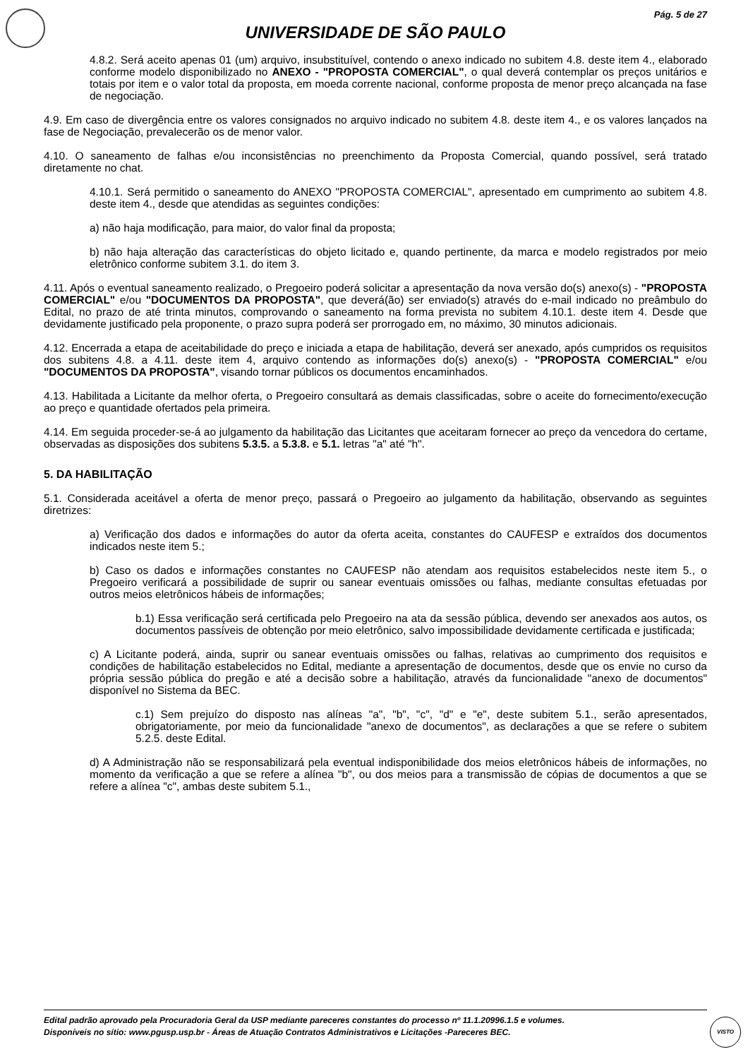Pág. 5 de 27
UNIVERSIDADE DE SÃO PAULO
4.8.2. Será aceito apenas 01 (um) arquivo, insubstituível, contendo o anexo indicado no subitem 4.8. deste item 4., elaborado conforme modelo disponibilizado no ANEXO - "PROPOSTA COMERCIAL", o qual deverá contemplar os preços unitários e totais por item e o valor total da proposta, em moeda corrente nacional, conforme proposta de menor preço alcançada na fase de negociação.
4.9. Em caso de divergência entre os valores consignados no arquivo indicado no subitem 4.8. deste item 4., e os valores lançados na fase de Negociação, prevalecerão os de menor valor.
4.10. O saneamento de falhas e/ou inconsistências no preenchimento da Proposta Comercial, quando possível, será tratado diretamente no chat.
4.10.1. Será permitido o saneamento do ANEXO "PROPOSTA COMERCIAL", apresentado em cumprimento ao subitem 4.8. deste item 4., desde que atendidas as seguintes condições:
a) não haja modificação, para maior, do valor final da proposta;
b) não haja alteração das características do objeto licitado e, quando pertinente, da marca e modelo registrados por meio eletrônico conforme subitem 3.1. do item 3.
4.11. Após o eventual saneamento realizado, o Pregoeiro poderá solicitar a apresentação da nova versão do(s) anexo(s) - "PROPOSTA COMERCIAL" e/ou "DOCUMENTOS DA PROPOSTA", que deverá(ão) ser enviado(s) através do e-mail indicado no preâmbulo do Edital, no prazo de até trinta minutos, comprovando o saneamento na forma prevista no subitem 4.10.1. deste item 4. Desde que devidamente justificado pela proponente, o prazo supra poderá ser prorrogado em, no máximo, 30 minutos adicionais.
4.12. Encerrada a etapa de aceitabilidade do preço e iniciada a etapa de habilitação, deverá ser anexado, após cumpridos os requisitos dos subitens 4.8. a 4.11. deste item 4, arquivo contendo as informações do(s) anexo(s) - "PROPOSTA COMERCIAL" e/ou "DOCUMENTOS DA PROPOSTA", visando tornar públicos os documentos encaminhados.
4.13. Habilitada a Licitante da melhor oferta, o Pregoeiro consultará as demais classificadas, sobre o aceite do fornecimento/execução ao preço e quantidade ofertados pela primeira.
4.14. Em seguida proceder-se-á ao julgamento da habilitação das Licitantes que aceitaram fornecer ao preço da vencedora do certame, observadas as disposições dos subitens 5.3.5. a 5.3.8. e 5.1. letras "a" até "h".
5. DA HABILITAÇÃO
5.1. Considerada aceitável a oferta de menor preço, passará o Pregoeiro ao julgamento da habilitação, observando as seguintes diretrizes:
a) Verificação dos dados e informações do autor da oferta aceita, constantes do CAUFESP e extraídos dos documentos indicados neste item 5.;
b) Caso os dados e informações constantes no CAUFESP não atendam aos requisitos estabelecidos neste item 5., o Pregoeiro verificará a possibilidade de suprir ou sanear eventuais omissões ou falhas, mediante consultas efetuadas por outros meios eletrônicos hábeis de informações;
b.1) Essa verificação será certificada pelo Pregoeiro na ata da sessão pública, devendo ser anexados aos autos, os documentos passíveis de obtenção por meio eletrônico, salvo impossibilidade devidamente certificada e justificada;
c) A Licitante poderá, ainda, suprir ou sanear eventuais omissões ou falhas, relativas ao cumprimento dos requisitos e condições de habilitação estabelecidos no Edital, mediante a apresentação de documentos, desde que os envie no curso da própria sessão pública do pregão e até a decisão sobre a habilitação, através da funcionalidade "anexo de documentos" disponível no Sistema da BEC.
c.1) Sem prejuízo do disposto nas alíneas "a", "b", "c", "d" e "e", deste subitem 5.1., serão apresentados, obrigatoriamente, por meio da funcionalidade "anexo de documentos", as declarações a que se refere o subitem 5.2.5. deste Edital.
d) A Administração não se responsabilizará pela eventual indisponibilidade dos meios eletrônicos hábeis de informações, no momento da verificação a que se refere a alínea "b", ou dos meios para a transmissão de cópias de documentos a que se refere a alínea "c", ambas deste subitem 5.1.,
Edital padrão aprovado pela Procuradoria Geral da USP mediante pareceres constantes do processo nº 11.1.20996.1.5 e volumes.
Disponíveis no sítio: www.pgusp.usp.br - Áreas de Atuação Contratos Administrativos e Licitações -Pareceres BEC.
VISTO